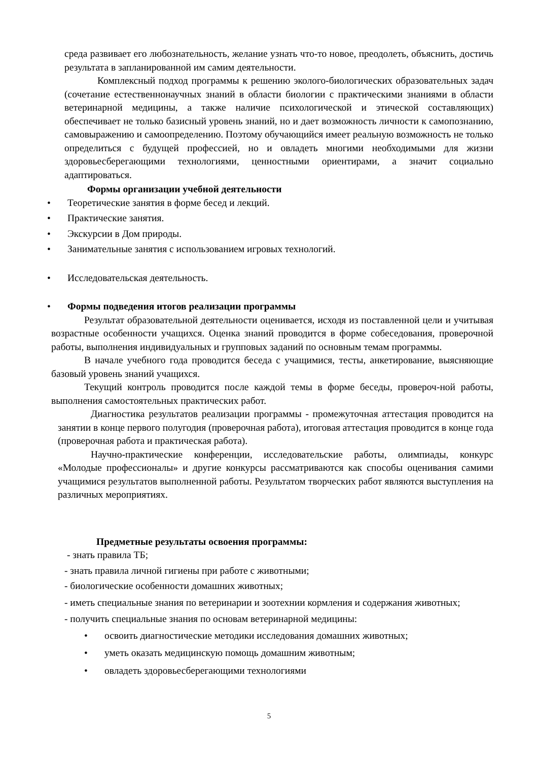среда развивает его любознательность, желание узнать что-то новое, преодолеть, объяснить, достичь результата в запланированной им самим деятельности.
Комплексный подход программы к решению эколого-биологических образовательных задач (сочетание естественнонаучных знаний в области биологии с практическими знаниями в области ветеринарной медицины, а также наличие психологической и этической составляющих) обеспечивает не только базисный уровень знаний, но и дает возможность личности к самопознанию, самовыражению и самоопределению. Поэтому обучающийся имеет реальную возможность не только определиться с будущей профессией, но и овладеть многими необходимыми для жизни здоровьесберегающими технологиями, ценностными ориентирами, а значит социально адаптироваться.
Формы организации учебной деятельности
• Теоретические занятия в форме бесед и лекций.
• Практические занятия.
• Экскурсии в Дом природы.
• Занимательные занятия с использованием игровых технологий.
• Исследовательская деятельность.
• Формы подведения итогов реализации программы
Результат образовательной деятельности оценивается, исходя из поставленной цели и учитывая возрастные особенности учащихся. Оценка знаний проводится в форме собеседования, проверочной работы, выполнения индивидуальных и групповых заданий по основным темам программы.
В начале учебного года проводится беседа с учащимися, тесты, анкетирование, выясняющие базовый уровень знаний учащихся.
Текущий контроль проводится после каждой темы в форме беседы, провероч-ной работы, выполнения самостоятельных практических работ.
Диагностика результатов реализации программы - промежуточная аттестация проводится на занятии в конце первого полугодия (проверочная работа), итоговая аттестация проводится в конце года (проверочная работа и практическая работа).
Научно-практические конференции, исследовательские работы, олимпиады, конкурс «Молодые профессионалы» и другие конкурсы рассматриваются как способы оценивания самими учащимися результатов выполненной работы. Результатом творческих работ являются выступления на различных мероприятиях.
Предметные результаты освоения программы:
- знать правила ТБ;
- знать правила личной гигиены при работе с животными;
- биологические особенности домашних животных;
- иметь специальные знания по ветеринарии и зоотехнии кормления и содержания животных;
- получить специальные знания по основам ветеринарной медицины:
• освоить диагностические методики исследования домашних животных;
• уметь оказать медицинскую помощь домашним животным;
• овладеть здоровьесберегающими технологиями
5